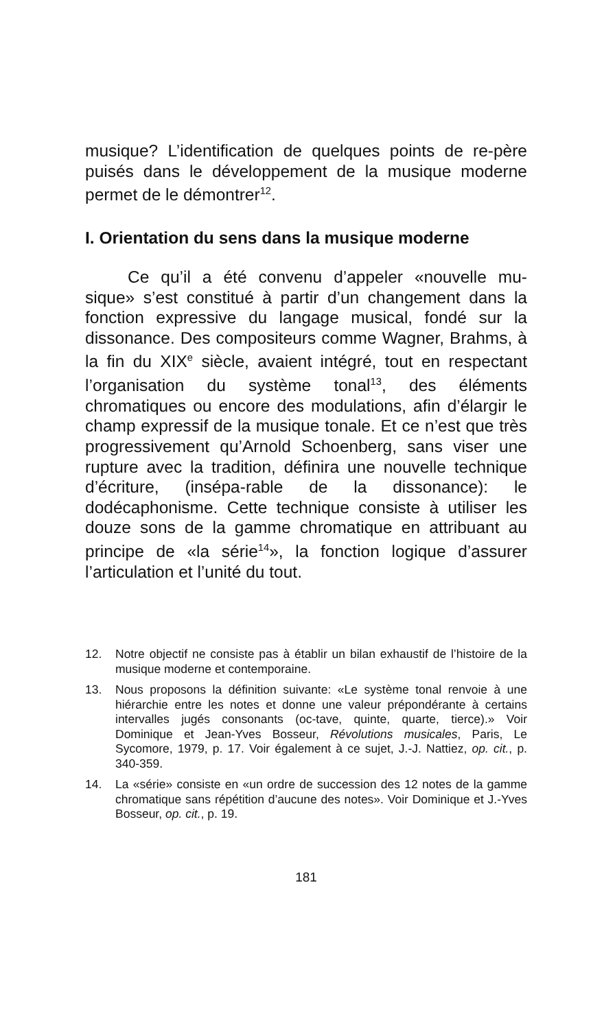musique? L’identification de quelques points de re-père puisés dans le développement de la musique moderne permet de le démontrer<sup>12</sup>.
I. Orientation du sens dans la musique moderne
Ce qu’il a été convenu d’appeler «nouvelle mu-sique» s’est constitué à partir d’un changement dans la fonction expressive du langage musical, fondé sur la dissonance. Des compositeurs comme Wagner, Brahms, à la fin du XIX<sup>e</sup> siècle, avaient intégré, tout en respectant l’organisation du système tonal<sup>13</sup>, des éléments chromatiques ou encore des modulations, afin d’élargir le champ expressif de la musique tonale. Et ce n’est que très progressivement qu’Arnold Schoenberg, sans viser une rupture avec la tradition, définira une nouvelle technique d’écriture, (insépa-rable de la dissonance): le dodécaphonisme. Cette technique consiste à utiliser les douze sons de la gamme chromatique en attribuant au principe de «la série<sup>14</sup>», la fonction logique d’assurer l’articulation et l’unité du tout.
12. Notre objectif ne consiste pas à établir un bilan exhaustif de l’histoire de la musique moderne et contemporaine.
13. Nous proposons la définition suivante: «Le système tonal renvoie à une hiérarchie entre les notes et donne une valeur prépondérante à certains intervalles jugés consonants (oc-tave, quinte, quarte, tierce).» Voir Dominique et Jean-Yves Bosseur, Révolutions musicales, Paris, Le Sycomore, 1979, p. 17. Voir également à ce sujet, J.-J. Nattiez, op. cit., p. 340-359.
14. La «série» consiste en «un ordre de succession des 12 notes de la gamme chromatique sans répétition d’aucune des notes». Voir Dominique et J.-Yves Bosseur, op. cit., p. 19.
181